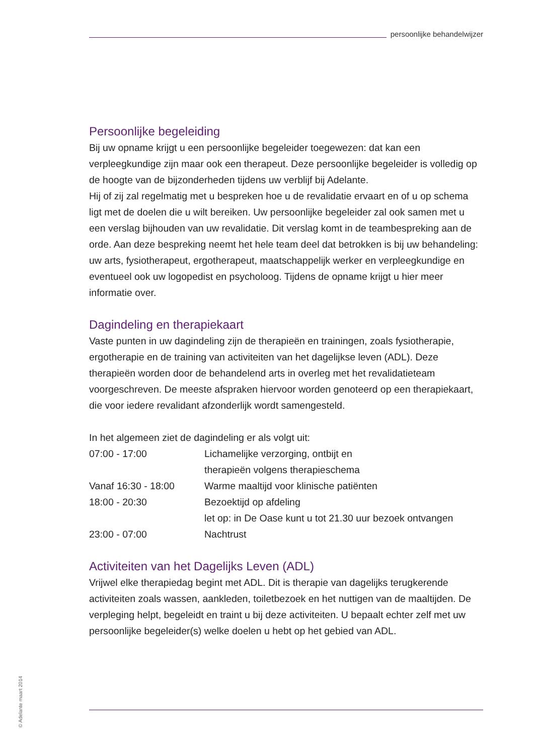persoonlijke behandelwijzer
Persoonlijke begeleiding
Bij uw opname krijgt u een persoonlijke begeleider toegewezen: dat kan een verpleegkundige zijn maar ook een therapeut. Deze persoonlijke begeleider is volledig op de hoogte van de bijzonderheden tijdens uw verblijf bij Adelante.
Hij of zij zal regelmatig met u bespreken hoe u de revalidatie ervaart en of u op schema ligt met de doelen die u wilt bereiken. Uw persoonlijke begeleider zal ook samen met u een verslag bijhouden van uw revalidatie. Dit verslag komt in de teambespreking aan de orde. Aan deze bespreking neemt het hele team deel dat betrokken is bij uw behandeling: uw arts, fysiotherapeut, ergotherapeut, maatschappelijk werker en verpleegkundige en eventueel ook uw logopedist en psycholoog. Tijdens de opname krijgt u hier meer informatie over.
Dagindeling en therapiekaart
Vaste punten in uw dagindeling zijn de therapieën en trainingen, zoals fysiotherapie, ergotherapie en de training van activiteiten van het dagelijkse leven (ADL). Deze therapieën worden door de behandelend arts in overleg met het revalidatieteam voorgeschreven. De meeste afspraken hiervoor worden genoteerd op een therapiekaart, die voor iedere revalidant afzonderlijk wordt samengesteld.
In het algemeen ziet de dagindeling er als volgt uit:
| 07:00 - 17:00 | Lichamelijke verzorging, ontbijt en therapieën volgens therapieschema |
| Vanaf 16:30 - 18:00 | Warme maaltijd voor klinische patiënten |
| 18:00 - 20:30 | Bezoektijd op afdeling let op: in De Oase kunt u tot 21.30 uur bezoek ontvangen |
| 23:00 - 07:00 | Nachtrust |
Activiteiten van het Dagelijks Leven (ADL)
Vrijwel elke therapiedag begint met ADL. Dit is therapie van dagelijks terugkerende activiteiten zoals wassen, aankleden, toiletbezoek en het nuttigen van de maaltijden. De verpleging helpt, begeleidt en traint u bij deze activiteiten. U bepaalt echter zelf met uw persoonlijke begeleider(s) welke doelen u hebt op het gebied van ADL.
© Adelante maart 2014